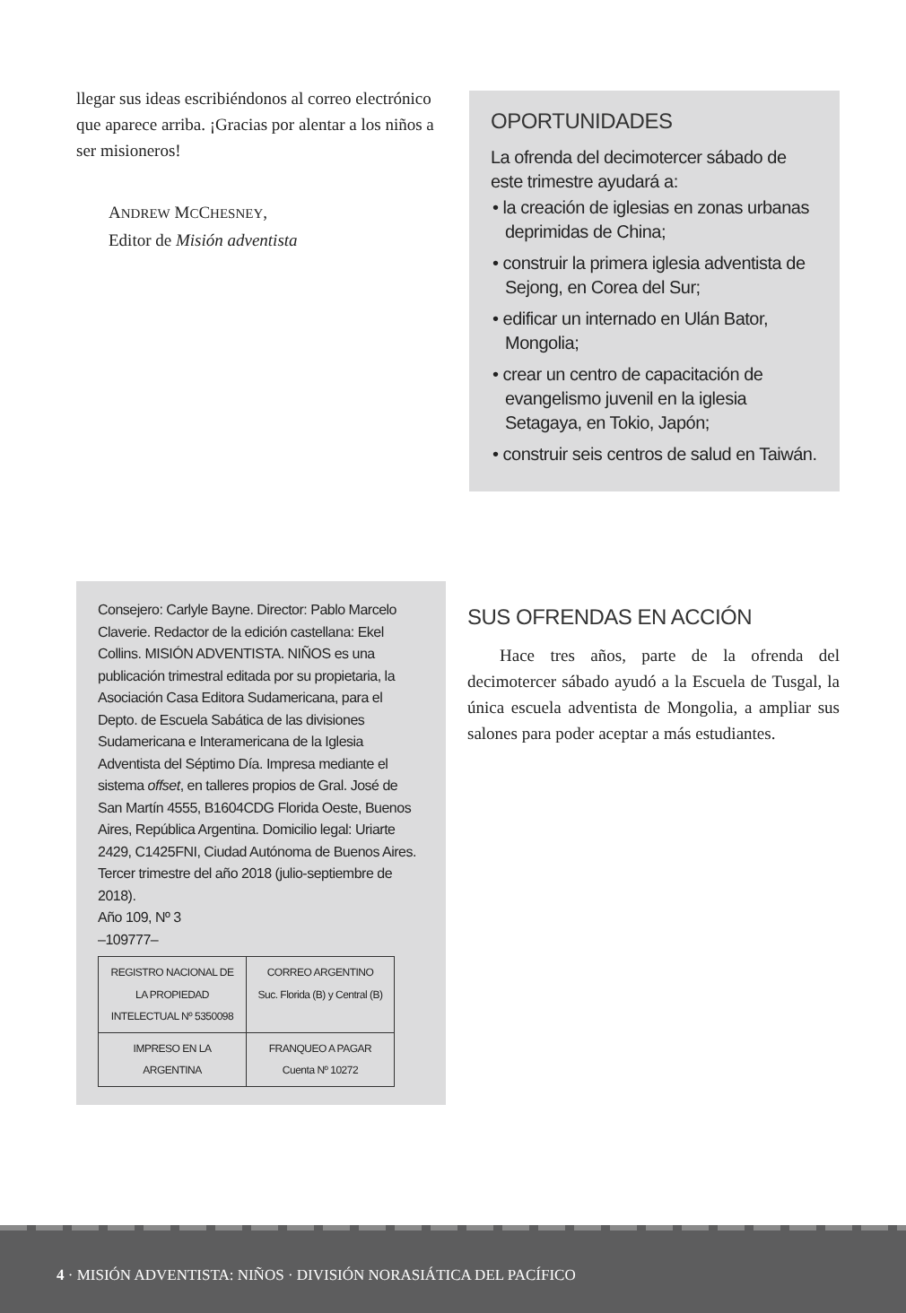llegar sus ideas escribiéndonos al correo electrónico que aparece arriba. ¡Gracias por alentar a los niños a ser misioneros!
ANDREW MCCHESNEY,
Editor de Misión adventista
OPORTUNIDADES
La ofrenda del decimotercer sábado de este trimestre ayudará a:
• la creación de iglesias en zonas urbanas deprimidas de China;
• construir la primera iglesia adventista de Sejong, en Corea del Sur;
• edificar un internado en Ulán Bator, Mongolia;
• crear un centro de capacitación de evangelismo juvenil en la iglesia Setagaya, en Tokio, Japón;
• construir seis centros de salud en Taiwán.
Consejero: Carlyle Bayne. Director: Pablo Marcelo Claverie. Redactor de la edición castellana: Ekel Collins. MISIÓN ADVENTISTA. NIÑOS es una publicación trimestral editada por su propietaria, la Asociación Casa Editora Sudamericana, para el Depto. de Escuela Sabática de las divisiones Sudamericana e Interamericana de la Iglesia Adventista del Séptimo Día. Impresa mediante el sistema offset, en talleres propios de Gral. José de San Martín 4555, B1604CDG Florida Oeste, Buenos Aires, República Argentina. Domicilio legal: Uriarte 2429, C1425FNI, Ciudad Autónoma de Buenos Aires. Tercer trimestre del año 2018 (julio-septiembre de 2018).
Año 109, Nº 3
–109777–
| REGISTRO NACIONAL DE LA PROPIEDAD INTELECTUAL Nº 5350098 | CORREO ARGENTINO Suc. Florida (B) y Central (B) |
| IMPRESO EN LA ARGENTINA | FRANQUEO A PAGAR Cuenta Nº 10272 |
SUS OFRENDAS EN ACCIÓN
Hace tres años, parte de la ofrenda del decimotercer sábado ayudó a la Escuela de Tusgal, la única escuela adventista de Mongolia, a ampliar sus salones para poder aceptar a más estudiantes.
4 · MISIÓN ADVENTISTA: NIÑOS · DIVISIÓN NORASIÁTICA DEL PACÍFICO